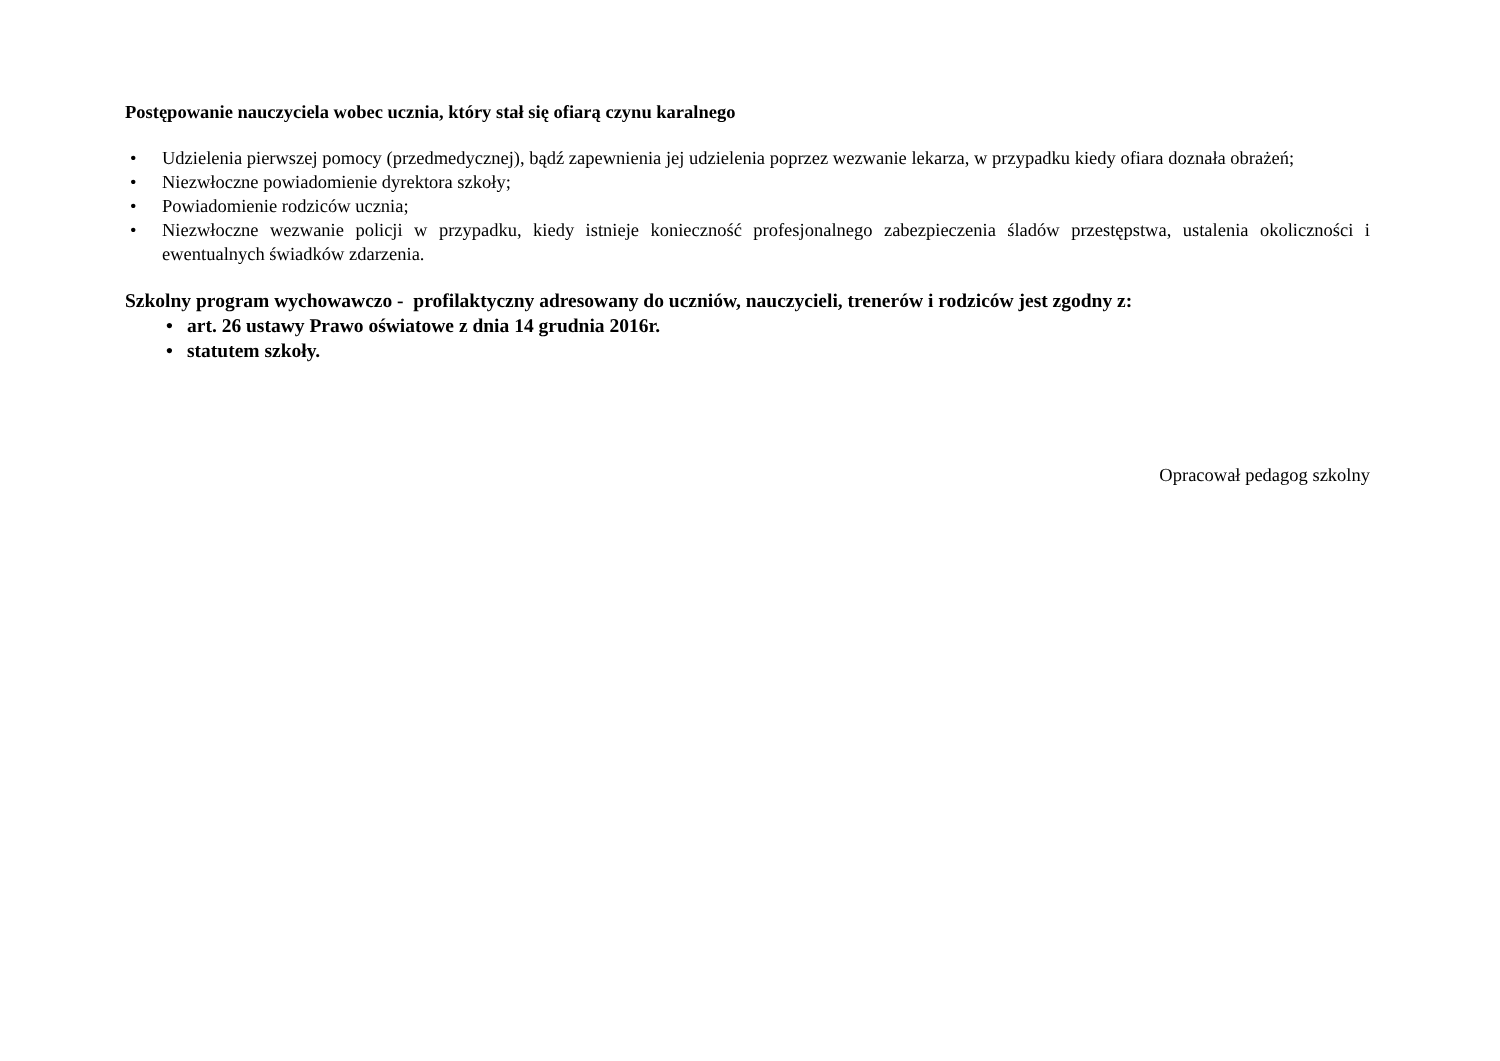Postępowanie nauczyciela wobec ucznia, który stał się ofiarą czynu karalnego
• Udzielenia pierwszej pomocy (przedmedycznej), bądź zapewnienia jej udzielenia poprzez wezwanie lekarza, w przypadku kiedy ofiara doznała obrażeń;
• Niezwłoczne powiadomienie dyrektora szkoły;
• Powiadomienie rodziców ucznia;
• Niezwłoczne wezwanie policji w przypadku, kiedy istnieje konieczność profesjonalnego zabezpieczenia śladów przestępstwa, ustalenia okoliczności i ewentualnych świadków zdarzenia.
Szkolny program wychowawczo - profilaktyczny adresowany do uczniów, nauczycieli, trenerów i rodziców jest zgodny z:
• art. 26 ustawy Prawo oświatowe z dnia 14 grudnia 2016r.
• statutem szkoły.
Opracował pedagog szkolny